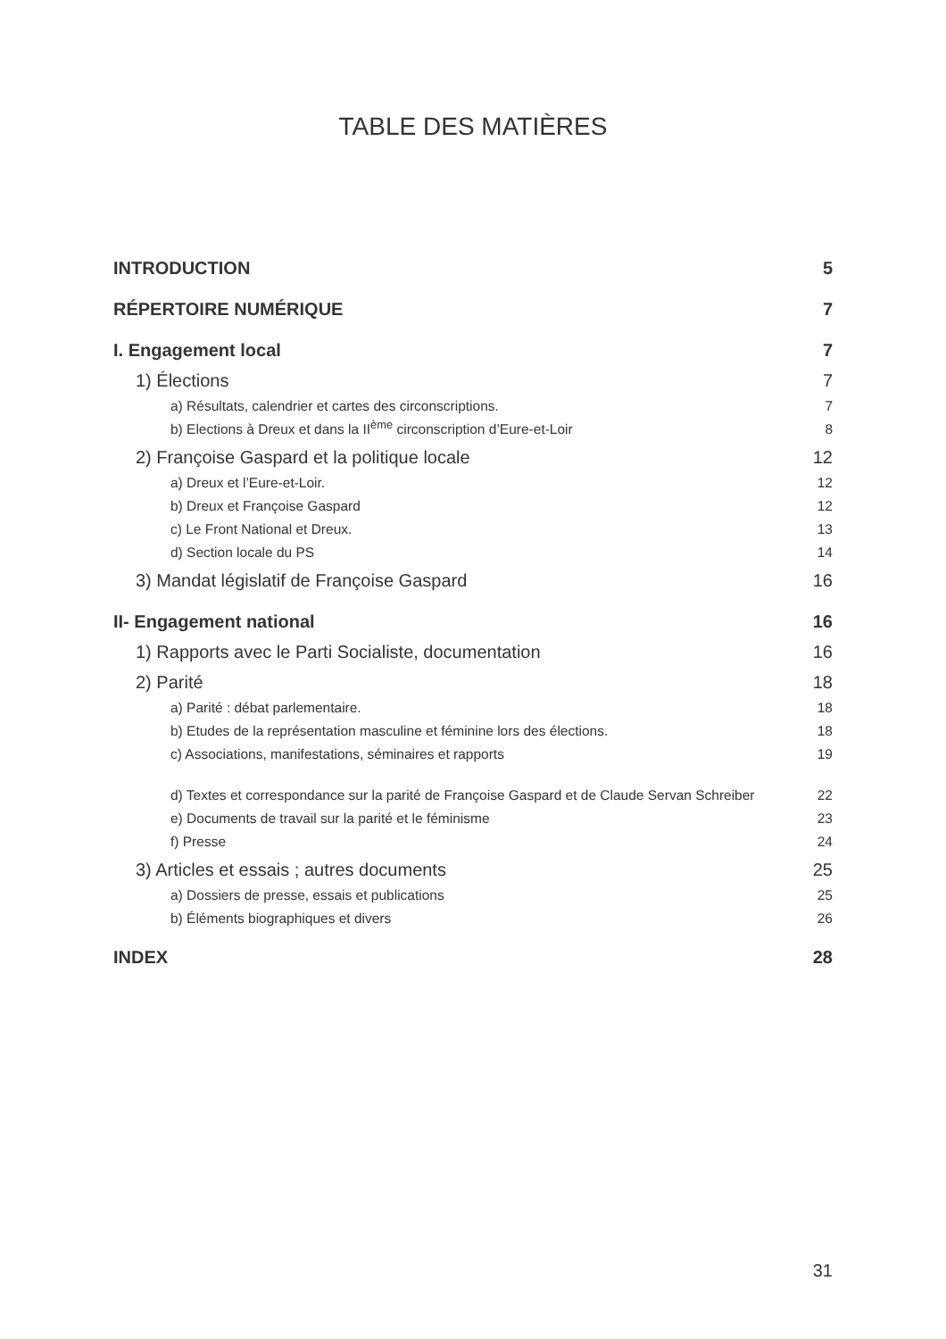TABLE DES MATIÈRES
INTRODUCTION 5
RÉPERTOIRE NUMÉRIQUE 7
I. Engagement local 7
1) Élections 7
a) Résultats, calendrier et cartes des circonscriptions. 7
b) Elections à Dreux et dans la II<sup>ème</sup> circonscription d’Eure-et-Loir 8
2) Françoise Gaspard et la politique locale 12
a) Dreux et l’Eure-et-Loir. 12
b) Dreux et Françoise Gaspard 12
c) Le Front National et Dreux. 13
d) Section locale du PS 14
3) Mandat législatif de Françoise Gaspard 16
II- Engagement national 16
1) Rapports avec le Parti Socialiste, documentation 16
2) Parité 18
a) Parité : débat parlementaire. 18
b) Etudes de la représentation masculine et féminine lors des élections. 18
c) Associations, manifestations, séminaires et rapports 19
d) Textes et correspondance sur la parité de Françoise Gaspard et de Claude Servan Schreiber 22
e) Documents de travail sur la parité et le féminisme 23
f) Presse 24
3) Articles et essais ; autres documents 25
a) Dossiers de presse, essais et publications 25
b) Éléments biographiques et divers 26
INDEX 28
31